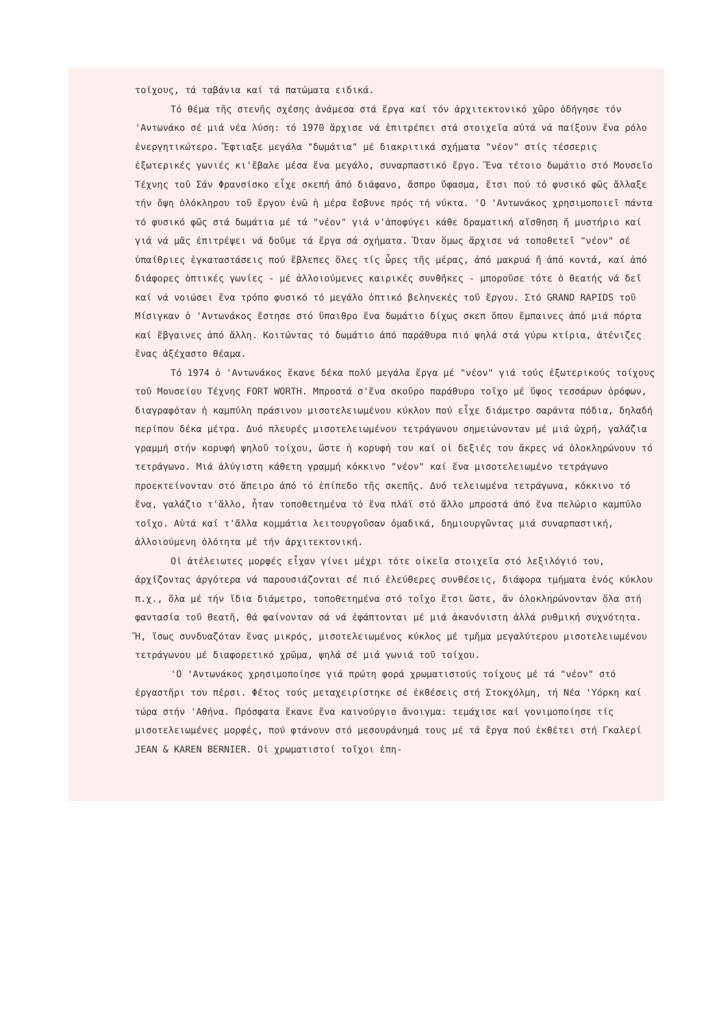τοίχους, τά ταβάνια καί τά πατώματα ειδικά.
Τό θέμα τῆς στενῆς σχέσης ἀνάμεσα στά ἔργα καί τόν ἀρχιτεκτονικό χῶρο ὁδήγησε τόν 'Αντωνάκο σέ μιά νέα λύση: τό 1970 ἄρχισε νά ἐπιτρέπει στά στοιχεῖα αὐτά νά παίξουν ἕνα ρόλο ἐνεργητικώτερο. Ἔφτιαξε μεγάλα "δωμάτια" μέ διακριτικά σχήματα "νέον" στίς τέσσερις ἐξωτερικές γωνιές κι'ἔβαλε μέσα ἕνα μεγάλο, συναρπαστικό ἔργο. Ἕνα τέτοιο δωμάτιο στό Μουσεῖο Τέχνης τοῦ Σάν Φρανσίσκο εἶχε σκεπή ἀπό διάφανο, ἄσπρο ὕφασμα, ἔτσι πού τό φυσικό φῶς ἄλλαξε τήν ὄψη ὁλόκληρου τοῦ ἔργου ἐνῶ ἡ μέρα ἔσβυνε πρός τή νύκτα. 'Ο 'Αντωνάκος χρησιμοποιεῖ πάντα τό φυσικό φῶς στά δωμάτια μέ τά "νέον" γιά ν'ἀποφύγει κάθε δραματική αἴσθηση ἤ μυστήριο καί γιά νά μᾶς ἐπιτρέψει νά δοῦμε τά ἔργα σά σχήματα. Ὅταν ὅμως ἄρχισε νά τοποθετεῖ "νέον" σέ ὑπαίθριες ἐγκαταστάσεις πού ἔβλεπες ὅλες τίς ὧρες τῆς μέρας, ἀπό μακρυά ἤ ἀπό κοντά, καί ἀπό διάφορες ὀπτικές γωνίες - μέ ἀλλοιούμενες καιρικές συνθῆκες - μποροῦσε τότε ὁ θεατής νά δεῖ καί νά νοιώσει ἕνα τρόπο φυσικό τό μεγάλο ὀπτικό βεληνεκές τοῦ ἔργου. Στό GRAND RAPIDS τοῦ Μίσιγκαν ὁ 'Αντωνάκος ἔστησε στό ὕπαιθρο ἕνα δωμάτιο δίχως σκεπ ὅπου ἔμπαινες ἀπό μιά πόρτα καί ἔβγαινες ἀπό ἄλλη. Κοιτώντας τό δωμάτιο ἀπό παράθυρα πιό ψηλά στά γύρω κτίρια, ἀτένιζες ἕνας ἀξέχαστο θέαμα.
Τό 1974 ὁ 'Αντωνάκος ἔκανε δέκα πολύ μεγάλα ἔργα μέ "νέον" γιά τούς ἐξωτερικούς τοίχους τοῦ Μουσείου Τέχνης FORT WORTH. Μπροστά σ'ἕνα σκοῦρο παράθυρο τοῖχο μέ ὕψος τεσσάρων ὀρόφων, διαγραφόταν ἡ καμπύλη πράσινου μισοτελειωμένου κύκλου πού εἶχε διάμετρο σαράντα πόδια, δηλαδή περίπου δέκα μέτρα. Δυό πλευρές μισοτελειωμένου τετράγωνου σημειώνονταν μέ μιά ὠχρή, γαλάζια γραμμή στήν κορυφή ψηλοῦ τοίχου, ὥστε ἡ κορυφή του καί οἱ δεξιές του ἄκρες νά ὁλοκληρώνουν τό τετράγωνο. Μιά ἀλύγιστη κάθετη γραμμή κόκκινο "νέον" καί ἕνα μισοτελειωμένο τετράγωνο προεκτείνονταν στό ἄπειρο ἀπό τό ἐπίπεδο τῆς σκεπῆς. Δυό τελειωμένα τετράγωνα, κόκκινο τό ἕνα, γαλάζιο τ'ἄλλο, ἦταν τοποθετημένα τό ἕνα πλάϊ στό ἄλλο μπροστά ἀπό ἕνα πελώριο καμπύλο τοῖχο. Αὐτά καί τ'ἄλλα κομμάτια λειτουργοῦσαν ὁμαδικά, δημιουργῶντας μιά συναρπαστική, ἀλλοιούμενη ὁλότητα μέ τήν ἀρχιτεκτονική.
Οἱ ἀτέλειωτες μορφές εἶχαν γίνει μέχρι τότε οἰκεῖα στοιχεῖα στό λεξιλόγιό του, ἀρχίζοντας ἀργότερα νά παρουσιάζονται σέ πιό ἐλεύθερες συνθέσεις, διάφορα τμήματα ἑνός κύκλου π.χ., ὅλα μέ τήν ἴδια διάμετρο, τοποθετημένα στό τοῖχο ἔτσι ὥστε, ἄν ὁλοκληρώνονταν ὅλα στή φαντασία τοῦ θεατῆ, θά φαίνονταν σά νά ἐφάπτονται μέ μιά ἀκανόνιστη ἀλλά ρυθμική συχνότητα. Ἤ, ἴσως συνδυαζόταν ἕνας μικρός, μισοτελειωμένος κύκλος μέ τμῆμα μεγαλύτερου μισοτελειωμένου τετράγωνου μέ διαφορετικό χρῶμα, ψηλά σέ μιά γωνιά τοῦ τοίχου.
'Ο 'Αντωνάκος χρησιμοποίησε γιά πρώτη φορά χρωματιστούς τοίχους μέ τά "νέον" στό ἐργαστῆρι του πέρσι. Φέτος τούς μεταχειρίστηκε σέ ἐκθέσεις στή Στοκχόλμη, τή Νέα 'Υόρκη καί τώρα στήν 'Αθήνα. Πρόσφατα ἔκανε ἕνα καινούργιο ἄνοιγμα: τεμάχισε καί γονιμοποίησε τίς μισοτελειωμένες μορφές, πού φτάνουν στό μεσουράνημά τους μέ τά ἔργα πού ἐκθέτει στή Γκαλερί JEAN & KAREN BERNIER. Οἱ χρωματιστοί τοῖχοι ἐπη-